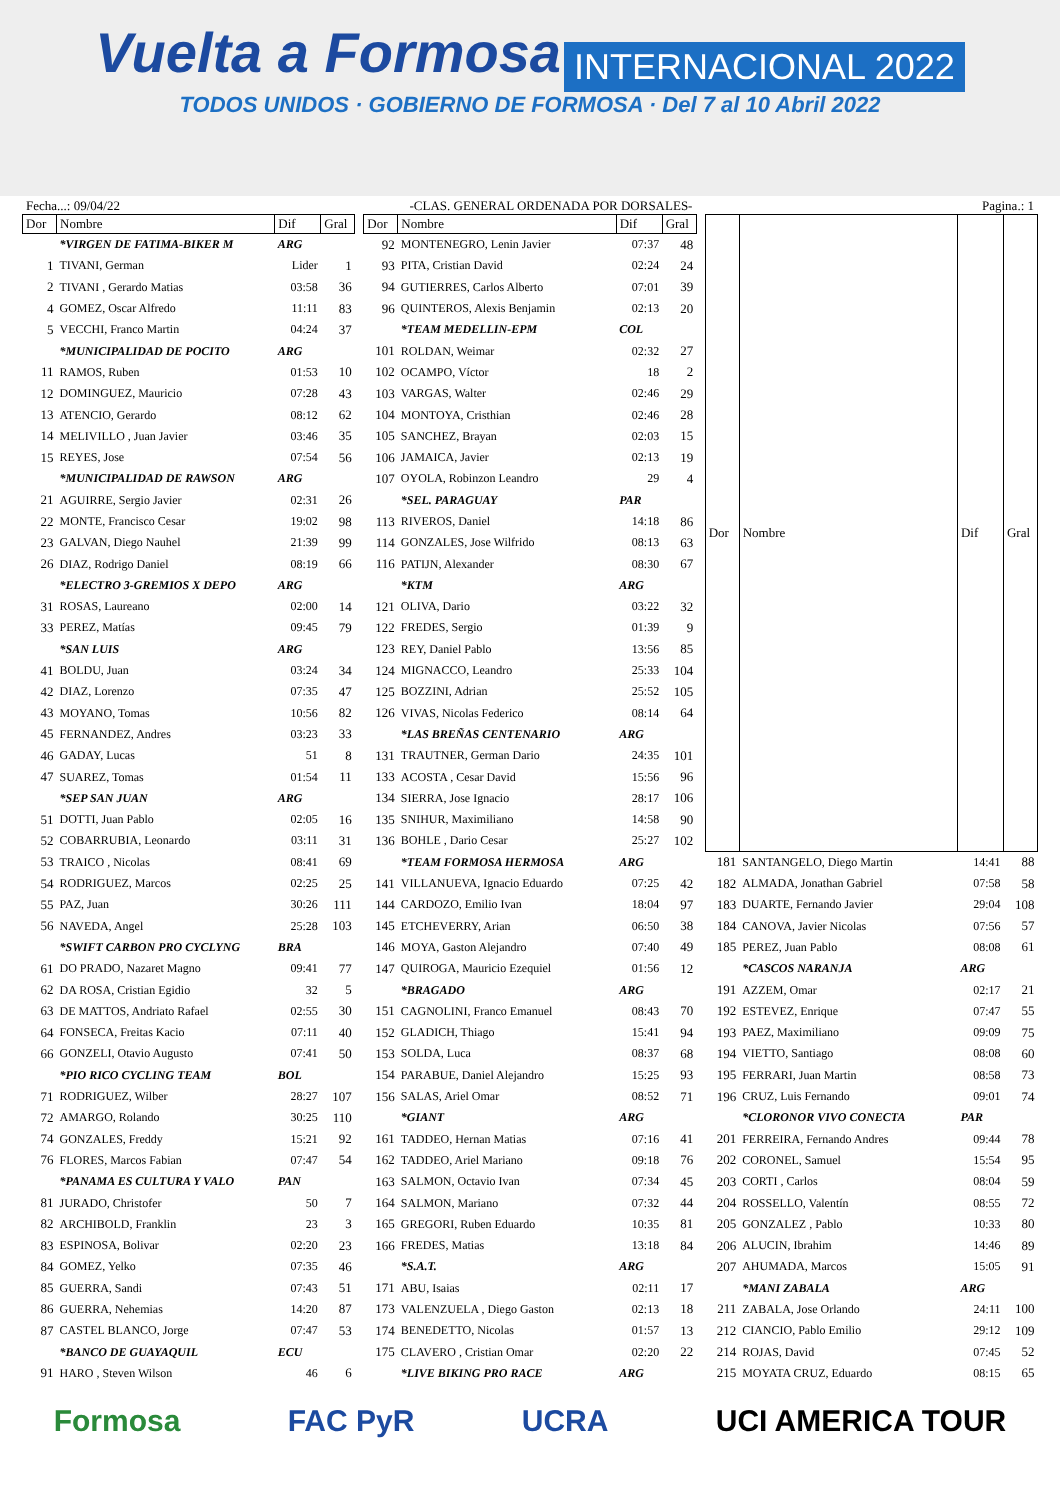Vuelta a Formosa INTERNACIONAL 2022
TODOS UNIDOS · GOBIERNO DE FORMOSA · Del 7 al 10 Abril 2022
Fecha...: 09/04/22 -CLAS. GENERAL ORDENADA POR DORSALES- Pagina.: 1
| Dor | Nombre | Dif | Gral |
| --- | --- | --- | --- |
| | *VIRGEN DE FATIMA-BIKER M | ARG | |
| 1 | TIVANI, German | Lider | 1 |
| 2 | TIVANI , Gerardo Matias | 03:58 | 36 |
| 4 | GOMEZ, Oscar Alfredo | 11:11 | 83 |
| 5 | VECCHI, Franco Martin | 04:24 | 37 |
| | *MUNICIPALIDAD DE POCITO | ARG | |
| 11 | RAMOS, Ruben | 01:53 | 10 |
| 12 | DOMINGUEZ, Mauricio | 07:28 | 43 |
| 13 | ATENCIO, Gerardo | 08:12 | 62 |
| 14 | MELIVILLO , Juan Javier | 03:46 | 35 |
| 15 | REYES, Jose | 07:54 | 56 |
| | *MUNICIPALIDAD DE RAWSON | ARG | |
| 21 | AGUIRRE, Sergio Javier | 02:31 | 26 |
| 22 | MONTE, Francisco Cesar | 19:02 | 98 |
| 23 | GALVAN, Diego Nauhel | 21:39 | 99 |
| 26 | DIAZ, Rodrigo Daniel | 08:19 | 66 |
| | *ELECTRO 3-GREMIOS X DEPO | ARG | |
| 31 | ROSAS, Laureano | 02:00 | 14 |
| 33 | PEREZ, Matías | 09:45 | 79 |
| | *SAN LUIS | ARG | |
| 41 | BOLDU, Juan | 03:24 | 34 |
| 42 | DIAZ, Lorenzo | 07:35 | 47 |
| 43 | MOYANO, Tomas | 10:56 | 82 |
| 45 | FERNANDEZ, Andres | 03:23 | 33 |
| 46 | GADAY, Lucas | 51 | 8 |
| 47 | SUAREZ, Tomas | 01:54 | 11 |
| | *SEP SAN JUAN | ARG | |
| 51 | DOTTI, Juan Pablo | 02:05 | 16 |
| 52 | COBARRUBIA, Leonardo | 03:11 | 31 |
| 53 | TRAICO , Nicolas | 08:41 | 69 |
| 54 | RODRIGUEZ, Marcos | 02:25 | 25 |
| 55 | PAZ, Juan | 30:26 | 111 |
| 56 | NAVEDA, Angel | 25:28 | 103 |
| | *SWIFT CARBON PRO CYCLYNG | BRA | |
| 61 | DO PRADO, Nazaret Magno | 09:41 | 77 |
| 62 | DA ROSA, Cristian Egidio | 32 | 5 |
| 63 | DE MATTOS, Andriato Rafael | 02:55 | 30 |
| 64 | FONSECA, Freitas Kacio | 07:11 | 40 |
| 66 | GONZELI, Otavio Augusto | 07:41 | 50 |
| | *PIO RICO CYCLING TEAM | BOL | |
| 71 | RODRIGUEZ, Wilber | 28:27 | 107 |
| 72 | AMARGO, Rolando | 30:25 | 110 |
| 74 | GONZALES, Freddy | 15:21 | 92 |
| 76 | FLORES, Marcos Fabian | 07:47 | 54 |
| | *PANAMA ES CULTURA Y VALO | PAN | |
| 81 | JURADO, Christofer | 50 | 7 |
| 82 | ARCHIBOLD, Franklin | 23 | 3 |
| 83 | ESPINOSA, Bolivar | 02:20 | 23 |
| 84 | GOMEZ, Yelko | 07:35 | 46 |
| 85 | GUERRA, Sandi | 07:43 | 51 |
| 86 | GUERRA, Nehemias | 14:20 | 87 |
| 87 | CASTEL BLANCO, Jorge | 07:47 | 53 |
| | *BANCO DE GUAYAQUIL | ECU | |
| 91 | HARO , Steven Wilson | 46 | 6 |
| Dor | Nombre | Dif | Gral |
| --- | --- | --- | --- |
| 92 | MONTENEGRO, Lenin Javier | 07:37 | 48 |
| 93 | PITA, Cristian David | 02:24 | 24 |
| 94 | GUTIERRES, Carlos Alberto | 07:01 | 39 |
| 96 | QUINTEROS, Alexis Benjamin | 02:13 | 20 |
| | *TEAM MEDELLIN-EPM | COL | |
| 101 | ROLDAN, Weimar | 02:32 | 27 |
| 102 | OCAMPO, Víctor | 18 | 2 |
| 103 | VARGAS, Walter | 02:46 | 29 |
| 104 | MONTOYA, Cristhian | 02:46 | 28 |
| 105 | SANCHEZ, Brayan | 02:03 | 15 |
| 106 | JAMAICA, Javier | 02:13 | 19 |
| 107 | OYOLA, Robinzon Leandro | 29 | 4 |
| | *SEL. PARAGUAY | PAR | |
| 113 | RIVEROS, Daniel | 14:18 | 86 |
| 114 | GONZALES, Jose Wilfrido | 08:13 | 63 |
| 116 | PATIJN, Alexander | 08:30 | 67 |
| | *KTM | ARG | |
| 121 | OLIVA, Dario | 03:22 | 32 |
| 122 | FREDES, Sergio | 01:39 | 9 |
| 123 | REY, Daniel Pablo | 13:56 | 85 |
| 124 | MIGNACCO, Leandro | 25:33 | 104 |
| 125 | BOZZINI, Adrian | 25:52 | 105 |
| 126 | VIVAS, Nicolas Federico | 08:14 | 64 |
| | *LAS BREÑAS CENTENARIO | ARG | |
| 131 | TRAUTNER, German Dario | 24:35 | 101 |
| 133 | ACOSTA , Cesar David | 15:56 | 96 |
| 134 | SIERRA, Jose Ignacio | 28:17 | 106 |
| 135 | SNIHUR, Maximiliano | 14:58 | 90 |
| 136 | BOHLE , Dario Cesar | 25:27 | 102 |
| | *TEAM FORMOSA HERMOSA | ARG | |
| 141 | VILLANUEVA, Ignacio Eduardo | 07:25 | 42 |
| 144 | CARDOZO, Emilio Ivan | 18:04 | 97 |
| 145 | ETCHEVERRY, Arian | 06:50 | 38 |
| 146 | MOYA, Gaston Alejandro | 07:40 | 49 |
| 147 | QUIROGA, Mauricio Ezequiel | 01:56 | 12 |
| | *BRAGADO | ARG | |
| 151 | CAGNOLINI, Franco Emanuel | 08:43 | 70 |
| 152 | GLADICH, Thiago | 15:41 | 94 |
| 153 | SOLDA, Luca | 08:37 | 68 |
| 154 | PARABUE, Daniel Alejandro | 15:25 | 93 |
| 156 | SALAS, Ariel Omar | 08:52 | 71 |
| | *GIANT | ARG | |
| 161 | TADDEO, Hernan Matias | 07:16 | 41 |
| 162 | TADDEO, Ariel Mariano | 09:18 | 76 |
| 163 | SALMON, Octavio Ivan | 07:34 | 45 |
| 164 | SALMON, Mariano | 07:32 | 44 |
| 165 | GREGORI, Ruben Eduardo | 10:35 | 81 |
| 166 | FREDES, Matias | 13:18 | 84 |
| | *S.A.T. | ARG | |
| 171 | ABU, Isaias | 02:11 | 17 |
| 173 | VALENZUELA , Diego Gaston | 02:13 | 18 |
| 174 | BENEDETTO, Nicolas | 01:57 | 13 |
| 175 | CLAVERO , Cristian Omar | 02:20 | 22 |
| | *LIVE BIKING PRO RACE | ARG | |
| Dor | Nombre | Dif | Gral |
| --- | --- | --- | --- |
| 181 | SANTANGELO, Diego Martin | 14:41 | 88 |
| 182 | ALMADA, Jonathan Gabriel | 07:58 | 58 |
| 183 | DUARTE, Fernando Javier | 29:04 | 108 |
| 184 | CANOVA, Javier Nicolas | 07:56 | 57 |
| 185 | PEREZ, Juan Pablo | 08:08 | 61 |
| | *CASCOS NARANJA | ARG | |
| 191 | AZZEM, Omar | 02:17 | 21 |
| 192 | ESTEVEZ, Enrique | 07:47 | 55 |
| 193 | PAEZ, Maximiliano | 09:09 | 75 |
| 194 | VIETTO, Santiago | 08:08 | 60 |
| 195 | FERRARI, Juan Martin | 08:58 | 73 |
| 196 | CRUZ, Luis Fernando | 09:01 | 74 |
| | *CLORONOR VIVO CONECTA | PAR | |
| 201 | FERREIRA, Fernando Andres | 09:44 | 78 |
| 202 | CORONEL, Samuel | 15:54 | 95 |
| 203 | CORTI , Carlos | 08:04 | 59 |
| 204 | ROSSELLO, Valentín | 08:55 | 72 |
| 205 | GONZALEZ , Pablo | 10:33 | 80 |
| 206 | ALUCIN, Ibrahim | 14:46 | 89 |
| 207 | AHUMADA, Marcos | 15:05 | 91 |
| | *MANI ZABALA | ARG | |
| 211 | ZABALA, Jose Orlando | 24:11 | 100 |
| 212 | CIANCIO, Pablo Emilio | 29:12 | 109 |
| 214 | ROJAS, David | 07:45 | 52 |
| 215 | MOYATA CRUZ, Eduardo | 08:15 | 65 |
Formosa FAC PyR UCRA UCI AMERICA TOUR